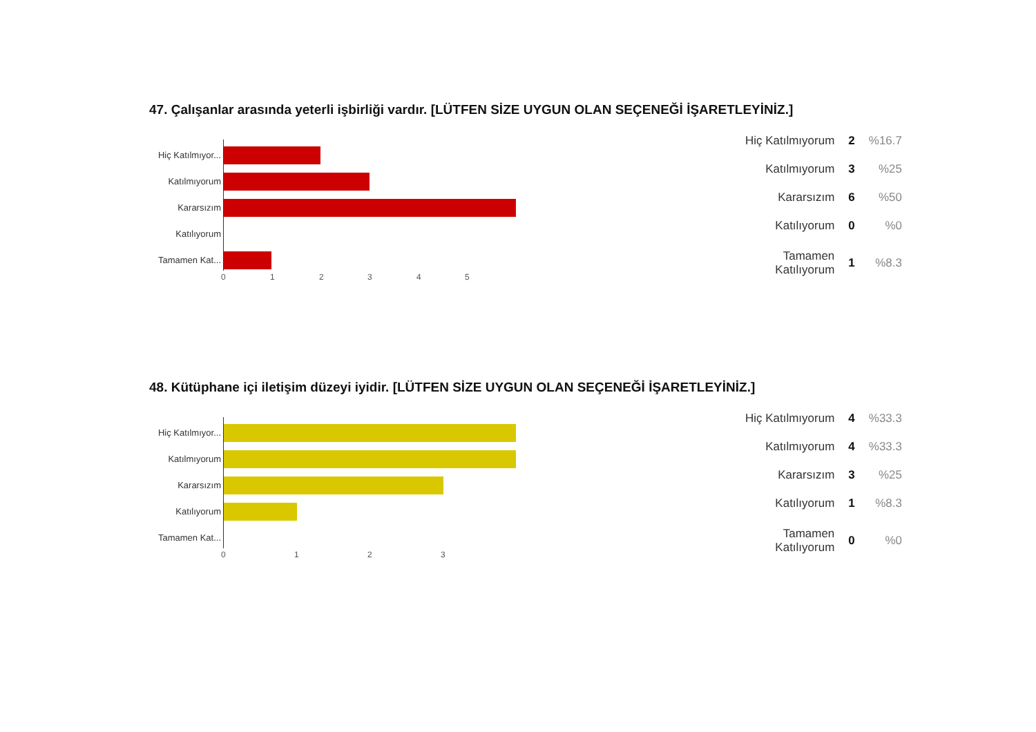47. Çalışanlar arasında yeterli işbirliği vardır. [LÜTFEN SİZE UYGUN OLAN SEÇENEĞİ İŞARETLEYİNİZ.]
Hiç Katılmıyor...
Katılmıyorum
Kararsızım
Katılıyorum
Tamamen Kat...
0 1 2 3 4 5
| Hiç Katılmıyorum | 2 | %16.7 |
| Katılmıyorum | 3 | %25 |
| Kararsızım | 6 | %50 |
| Katılıyorum | 0 | %0 |
| Tamamen Katılıyorum | 1 | %8.3 |
48. Kütüphane içi iletişim düzeyi iyidir. [LÜTFEN SİZE UYGUN OLAN SEÇENEĞİ İŞARETLEYİNİZ.]
Hiç Katılmıyor...
Katılmıyorum
Kararsızım
Katılıyorum
Tamamen Kat...
0 1 2 3
| Hiç Katılmıyorum | 4 | %33.3 |
| Katılmıyorum | 4 | %33.3 |
| Kararsızım | 3 | %25 |
| Katılıyorum | 1 | %8.3 |
| Tamamen Katılıyorum | 0 | %0 |